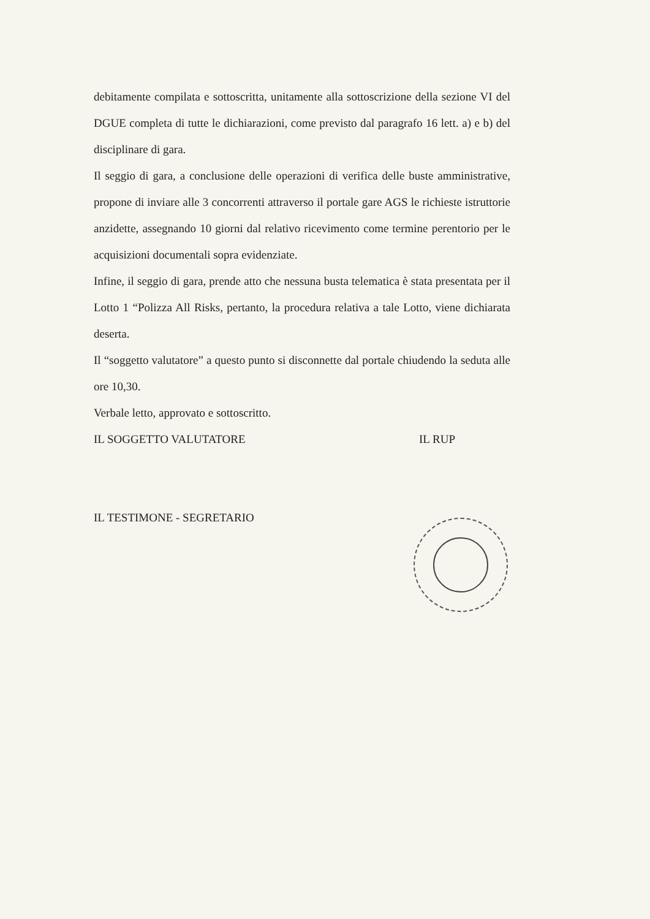debitamente compilata e sottoscritta, unitamente alla sottoscrizione della sezione VI del DGUE completa di tutte le dichiarazioni, come previsto dal paragrafo 16 lett. a) e b) del disciplinare di gara.
Il seggio di gara, a conclusione delle operazioni di verifica delle buste amministrative, propone di inviare alle 3 concorrenti attraverso il portale gare AGS le richieste istruttorie anzidette, assegnando 10 giorni dal relativo ricevimento come termine perentorio per le acquisizioni documentali sopra evidenziate.
Infine, il seggio di gara, prende atto che nessuna busta telematica è stata presentata per il Lotto 1 “Polizza All Risks, pertanto, la procedura relativa a tale Lotto, viene dichiarata deserta.
Il “soggetto valutatore” a questo punto si disconnette dal portale chiudendo la seduta alle ore 10,30.
Verbale letto, approvato e sottoscritto.
IL SOGGETTO VALUTATORE IL RUP
IL TESTIMONE - SEGRETARIO